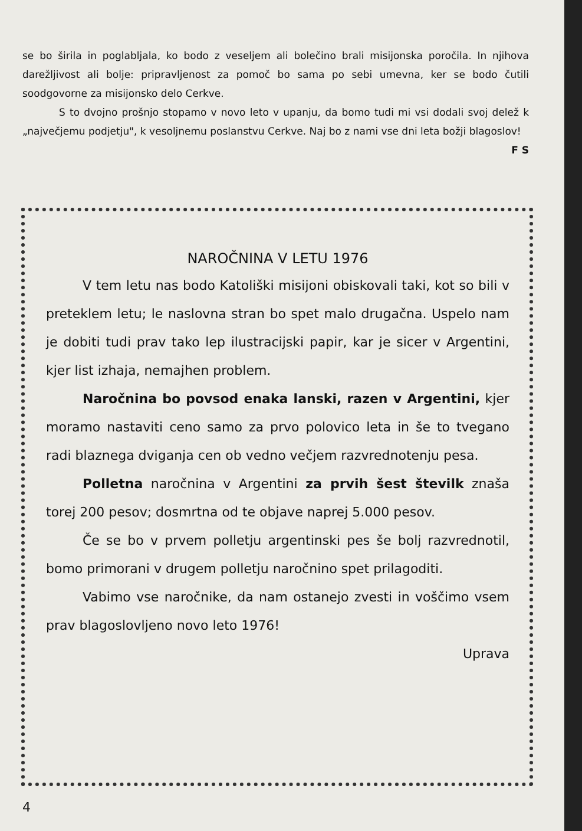se bo širila in poglabljala, ko bodo z veseljem ali bolečino brali misijonska poročila. In njihova darežljivost ali bolje: pripravljenost za pomoč bo sama po sebi umevna, ker se bodo čutili soodgovorne za misijonsko delo Cerkve.
S to dvojno prošnjo stopamo v novo leto v upanju, da bomo tudi mi vsi dodali svoj delež k „največjemu podjetju", k vesoljnemu poslanstvu Cerkve. Naj bo z nami vse dni leta božji blagoslov!
F S
NAROČNINA V LETU 1976
V tem letu nas bodo Katoliški misijoni obiskovali taki, kot so bili v preteklem letu; le naslovna stran bo spet malo drugačna. Uspelo nam je dobiti tudi prav tako lep ilustracijski papir, kar je sicer v Argentini, kjer list izhaja, nemajhen problem.
Naročnina bo povsod enaka lanski, razen v Argentini, kjer moramo nastaviti ceno samo za prvo polovico leta in še to tvegano radi blaznega dviganja cen ob vedno večjem razvrednotenju pesa.
Polletna naročnina v Argentini za prvih šest številk znaša torej 200 pesov; dosmrtna od te objave naprej 5.000 pesov.
Če se bo v prvem polletju argentinski pes še bolj razvrednotil, bomo primorani v drugem polletju naročnino spet prilagoditi.
Vabimo vse naročnike, da nam ostanejo zvesti in voščimo vsem prav blagoslovljeno novo leto 1976!
Uprava
4